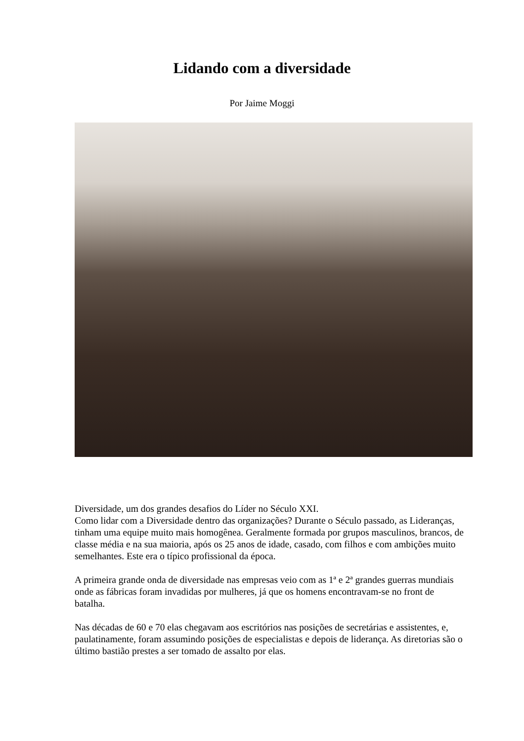Lidando com a diversidade
Por Jaime Moggi
Diversidade, um dos grandes desafios do Líder no Século XXI.
Como lidar com a Diversidade dentro das organizações? Durante o Século passado, as Lideranças, tinham uma equipe muito mais homogênea. Geralmente formada por grupos masculinos, brancos, de classe média e na sua maioria, após os 25 anos de idade, casado, com filhos e com ambições muito semelhantes. Este era o típico profissional da época.
A primeira grande onda de diversidade nas empresas veio com as 1ª e 2ª grandes guerras mundiais onde as fábricas foram invadidas por mulheres, já que os homens encontravam-se no front de batalha.
Nas décadas de 60 e 70 elas chegavam aos escritórios nas posições de secretárias e assistentes, e, paulatinamente, foram assumindo posições de especialistas e depois de liderança. As diretorias são o último bastião prestes a ser tomado de assalto por elas.